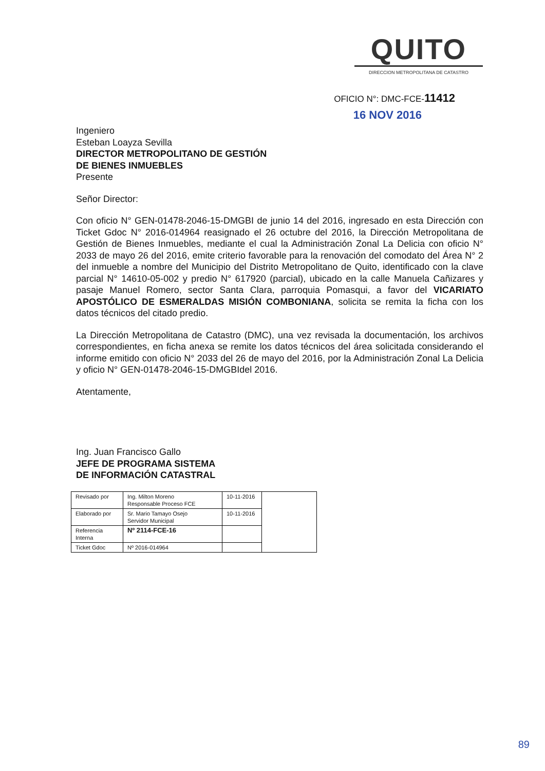QUITO
DIRECCION METROPOLITANA DE CATASTRO
OFICIO N°: DMC-FCE-11412
16 NOV 2016
Ingeniero
Esteban Loayza Sevilla
DIRECTOR METROPOLITANO DE GESTIÓN
DE BIENES INMUEBLES
Presente
Señor Director:
Con oficio N° GEN-01478-2046-15-DMGBI de junio 14 del 2016, ingresado en esta Dirección con Ticket Gdoc N° 2016-014964 reasignado el 26 octubre del 2016, la Dirección Metropolitana de Gestión de Bienes Inmuebles, mediante el cual la Administración Zonal La Delicia con oficio N° 2033 de mayo 26 del 2016, emite criterio favorable para la renovación del comodato del Área N° 2 del inmueble a nombre del Municipio del Distrito Metropolitano de Quito, identificado con la clave parcial N° 14610-05-002 y predio N° 617920 (parcial), ubicado en la calle Manuela Cañizares y pasaje Manuel Romero, sector Santa Clara, parroquia Pomasqui, a favor del VICARIATO APOSTÓLICO DE ESMERALDAS MISIÓN COMBONIANA, solicita se remita la ficha con los datos técnicos del citado predio.
La Dirección Metropolitana de Catastro (DMC), una vez revisada la documentación, los archivos correspondientes, en ficha anexa se remite los datos técnicos del área solicitada considerando el informe emitido con oficio N° 2033 del 26 de mayo del 2016, por la Administración Zonal La Delicia y oficio N° GEN-01478-2046-15-DMGBIdel 2016.
Atentamente,
Ing. Juan Francisco Gallo
JEFE DE PROGRAMA SISTEMA
DE INFORMACIÓN CATASTRAL
| Revisado por | Ing. Milton Moreno Responsable Proceso FCE | 10-11-2016 | |
| Elaborado por | Sr. Mario Tamayo Osejo Servidor Municipal | 10-11-2016 | |
| Referencia Interna | Nº 2114-FCE-16 | | |
| Ticket Gdoc | Nº 2016-014964 | | |
89